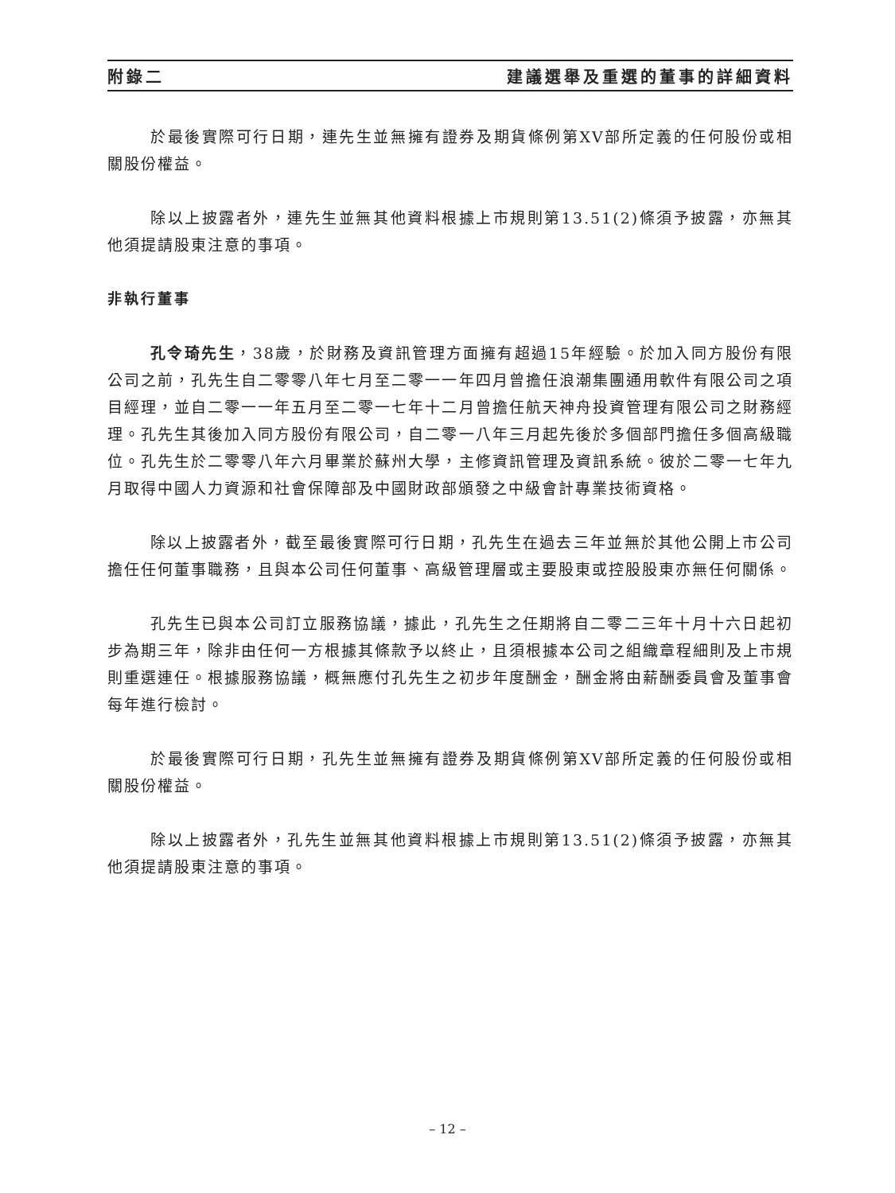附錄二 建議選舉及重選的董事的詳細資料
於最後實際可行日期，連先生並無擁有證券及期貨條例第XV部所定義的任何股份或相關股份權益。
除以上披露者外，連先生並無其他資料根據上市規則第13.51(2)條須予披露，亦無其他須提請股東注意的事項。
非執行董事
孔令琦先生，38歲，於財務及資訊管理方面擁有超過15年經驗。於加入同方股份有限公司之前，孔先生自二零零八年七月至二零一一年四月曾擔任浪潮集團通用軟件有限公司之項目經理，並自二零一一年五月至二零一七年十二月曾擔任航天神舟投資管理有限公司之財務經理。孔先生其後加入同方股份有限公司，自二零一八年三月起先後於多個部門擔任多個高級職位。孔先生於二零零八年六月畢業於蘇州大學，主修資訊管理及資訊系統。彼於二零一七年九月取得中國人力資源和社會保障部及中國財政部頒發之中級會計專業技術資格。
除以上披露者外，截至最後實際可行日期，孔先生在過去三年並無於其他公開上市公司擔任任何董事職務，且與本公司任何董事、高級管理層或主要股東或控股股東亦無任何關係。
孔先生已與本公司訂立服務協議，據此，孔先生之任期將自二零二三年十月十六日起初步為期三年，除非由任何一方根據其條款予以終止，且須根據本公司之組織章程細則及上市規則重選連任。根據服務協議，概無應付孔先生之初步年度酬金，酬金將由薪酬委員會及董事會每年進行檢討。
於最後實際可行日期，孔先生並無擁有證券及期貨條例第XV部所定義的任何股份或相關股份權益。
除以上披露者外，孔先生並無其他資料根據上市規則第13.51(2)條須予披露，亦無其他須提請股東注意的事項。
– 12 –